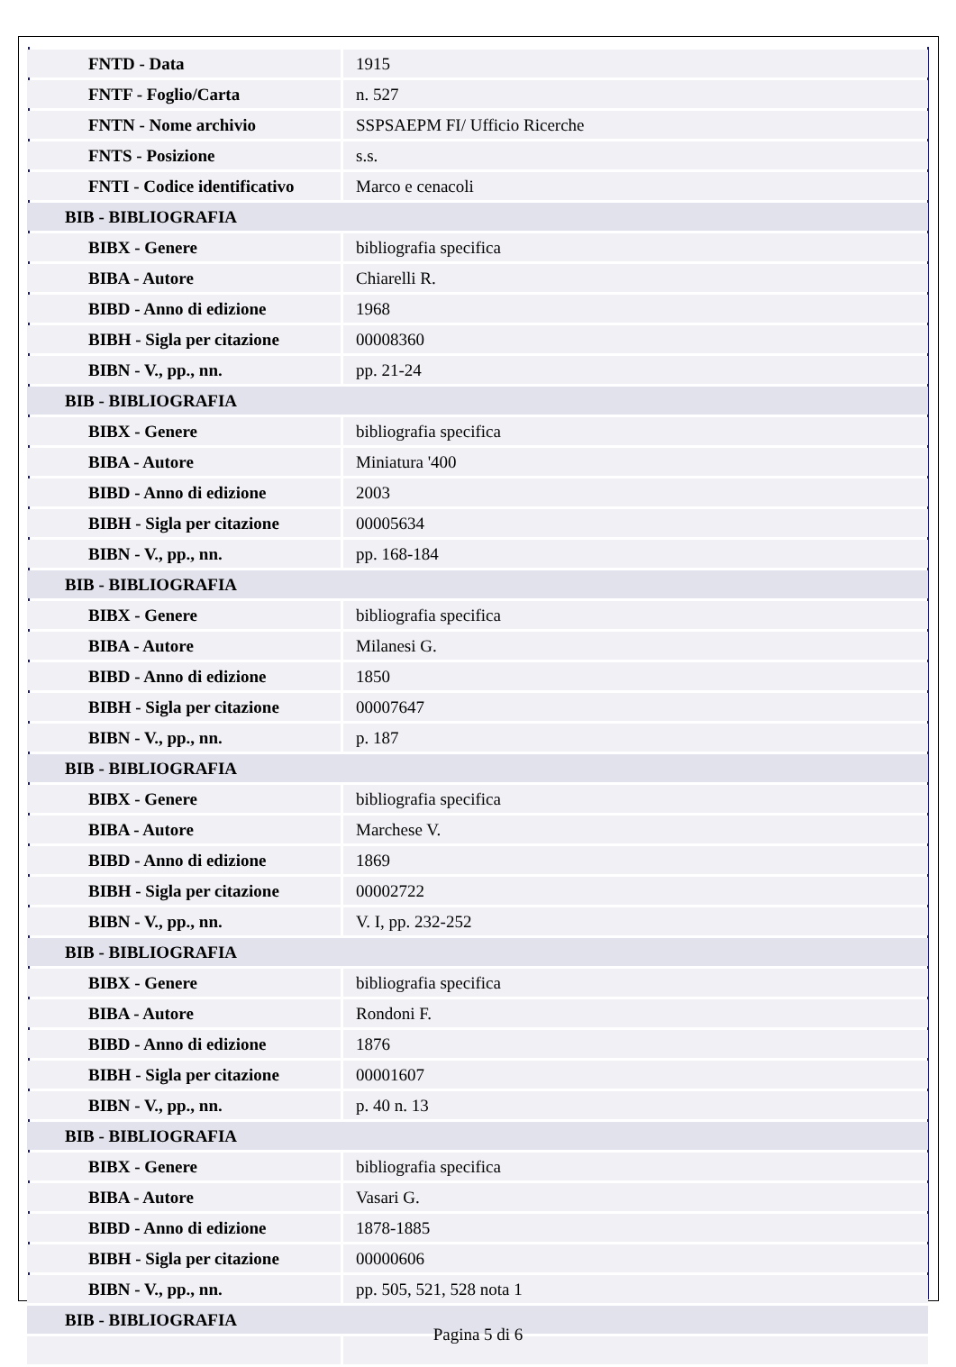| FNTD - Data | 1915 |
| FNTF - Foglio/Carta | n. 527 |
| FNTN - Nome archivio | SSPSAEPM FI/ Ufficio Ricerche |
| FNTS - Posizione | s.s. |
| FNTI - Codice identificativo | Marco e cenacoli |
| BIB - BIBLIOGRAFIA | |
| BIBX - Genere | bibliografia specifica |
| BIBA - Autore | Chiarelli R. |
| BIBD - Anno di edizione | 1968 |
| BIBH - Sigla per citazione | 00008360 |
| BIBN - V., pp., nn. | pp. 21-24 |
| BIB - BIBLIOGRAFIA | |
| BIBX - Genere | bibliografia specifica |
| BIBA - Autore | Miniatura '400 |
| BIBD - Anno di edizione | 2003 |
| BIBH - Sigla per citazione | 00005634 |
| BIBN - V., pp., nn. | pp. 168-184 |
| BIB - BIBLIOGRAFIA | |
| BIBX - Genere | bibliografia specifica |
| BIBA - Autore | Milanesi G. |
| BIBD - Anno di edizione | 1850 |
| BIBH - Sigla per citazione | 00007647 |
| BIBN - V., pp., nn. | p. 187 |
| BIB - BIBLIOGRAFIA | |
| BIBX - Genere | bibliografia specifica |
| BIBA - Autore | Marchese V. |
| BIBD - Anno di edizione | 1869 |
| BIBH - Sigla per citazione | 00002722 |
| BIBN - V., pp., nn. | V. I, pp. 232-252 |
| BIB - BIBLIOGRAFIA | |
| BIBX - Genere | bibliografia specifica |
| BIBA - Autore | Rondoni F. |
| BIBD - Anno di edizione | 1876 |
| BIBH - Sigla per citazione | 00001607 |
| BIBN - V., pp., nn. | p. 40 n. 13 |
| BIB - BIBLIOGRAFIA | |
| BIBX - Genere | bibliografia specifica |
| BIBA - Autore | Vasari G. |
| BIBD - Anno di edizione | 1878-1885 |
| BIBH - Sigla per citazione | 00000606 |
| BIBN - V., pp., nn. | pp. 505, 521, 528 nota 1 |
| BIB - BIBLIOGRAFIA | |
Pagina 5 di 6